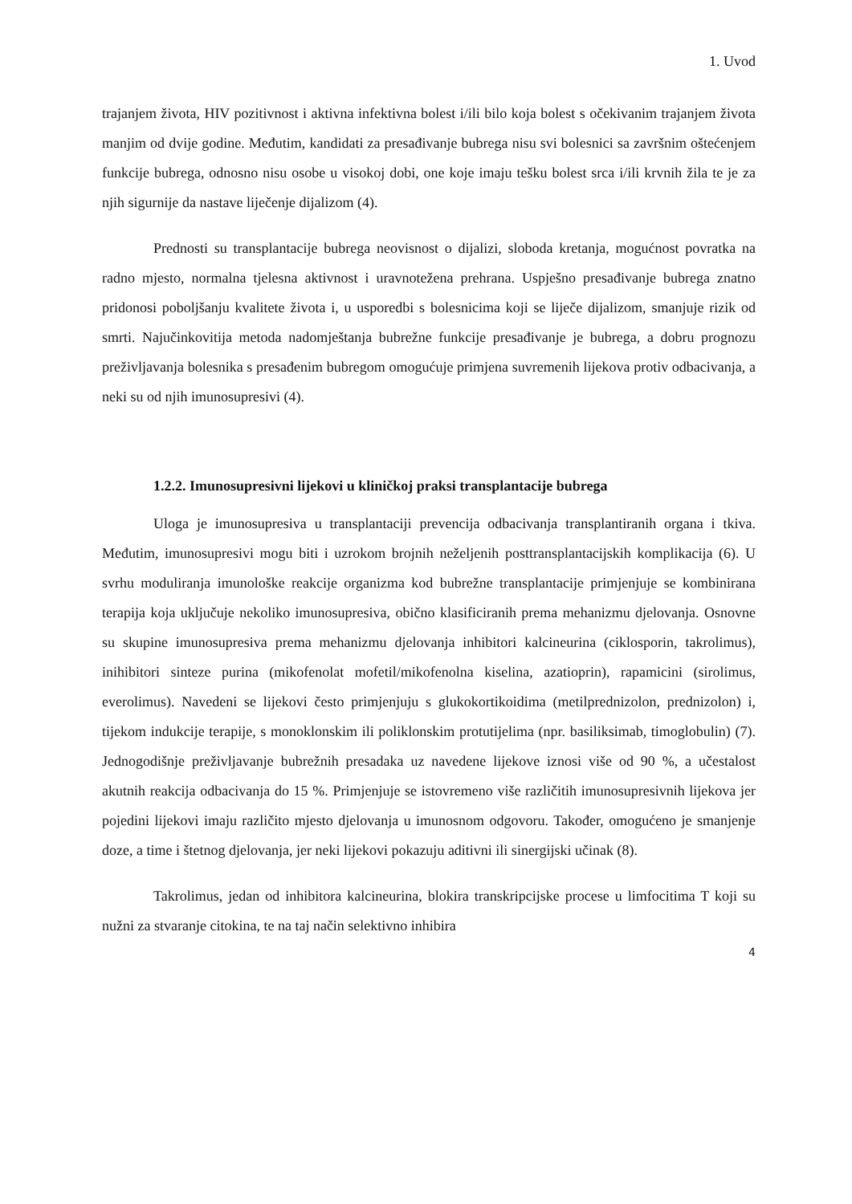1. Uvod
trajanjem života, HIV pozitivnost i aktivna infektivna bolest i/ili bilo koja bolest s očekivanim trajanjem života manjim od dvije godine. Međutim, kandidati za presađivanje bubrega nisu svi bolesnici sa završnim oštećenjem funkcije bubrega, odnosno nisu osobe u visokoj dobi, one koje imaju tešku bolest srca i/ili krvnih žila te je za njih sigurnije da nastave liječenje dijalizom (4).
Prednosti su transplantacije bubrega neovisnost o dijalizi, sloboda kretanja, mogućnost povratka na radno mjesto, normalna tjelesna aktivnost i uravnotežena prehrana. Uspješno presađivanje bubrega znatno pridonosi poboljšanju kvalitete života i, u usporedbi s bolesnicima koji se liječe dijalizom, smanjuje rizik od smrti. Najučinkovitija metoda nadomještanja bubrežne funkcije presađivanje je bubrega, a dobru prognozu preživljavanja bolesnika s presađenim bubregom omogućuje primjena suvremenih lijekova protiv odbacivanja, a neki su od njih imunosupresivi (4).
1.2.2. Imunosupresivni lijekovi u kliničkoj praksi transplantacije bubrega
Uloga je imunosupresiva u transplantaciji prevencija odbacivanja transplantiranih organa i tkiva. Međutim, imunosupresivi mogu biti i uzrokom brojnih neželjenih posttransplantacijskih komplikacija (6). U svrhu moduliranja imunološke reakcije organizma kod bubrežne transplantacije primjenjuje se kombinirana terapija koja uključuje nekoliko imunosupresiva, obično klasificiranih prema mehanizmu djelovanja. Osnovne su skupine imunosupresiva prema mehanizmu djelovanja inhibitori kalcineurina (ciklosporin, takrolimus), inihibitori sinteze purina (mikofenolat mofetil/mikofenolna kiselina, azatioprin), rapamicini (sirolimus, everolimus). Navedeni se lijekovi često primjenjuju s glukokortikoidima (metilprednizolon, prednizolon) i, tijekom indukcije terapije, s monoklonskim ili poliklonskim protutijelima (npr. basiliksimab, timoglobulin) (7). Jednogodišnje preživljavanje bubrežnih presadaka uz navedene lijekove iznosi više od 90 %, a učestalost akutnih reakcija odbacivanja do 15 %. Primjenjuje se istovremeno više različitih imunosupresivnih lijekova jer pojedini lijekovi imaju različito mjesto djelovanja u imunosnom odgovoru. Također, omogućeno je smanjenje doze, a time i štetnog djelovanja, jer neki lijekovi pokazuju aditivni ili sinergijski učinak (8).
Takrolimus, jedan od inhibitora kalcineurina, blokira transkripcijske procese u limfocitima T koji su nužni za stvaranje citokina, te na taj način selektivno inhibira
4